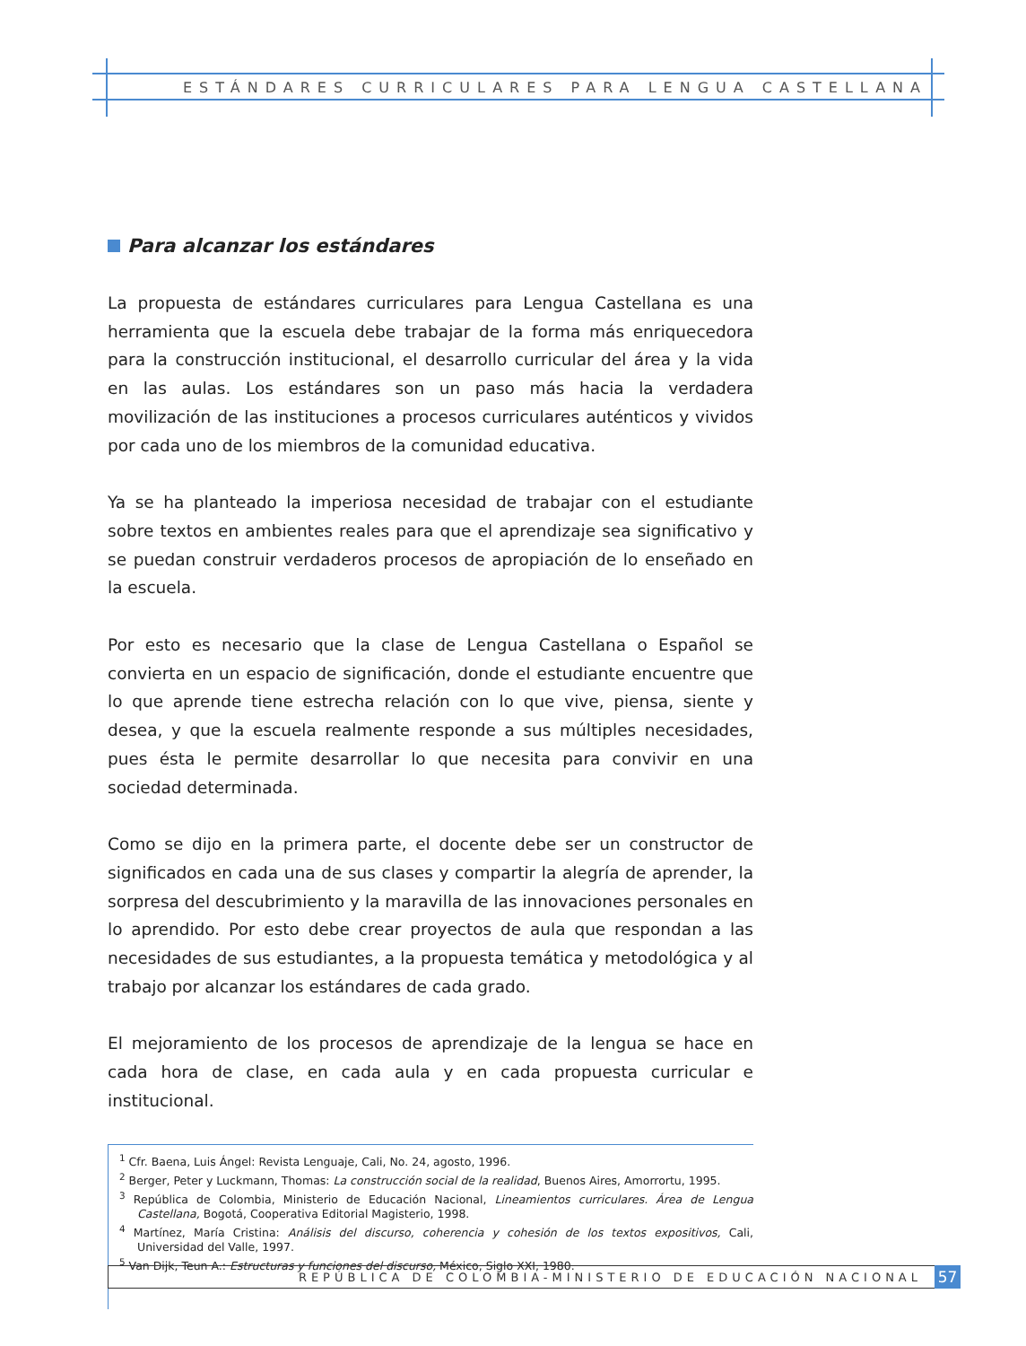ESTÁNDARES CURRICULARES PARA LENGUA CASTELLANA
Para alcanzar los estándares
La propuesta de estándares curriculares para Lengua Castellana es una herramienta que la escuela debe trabajar de la forma más enriquecedora para la construcción institucional, el desarrollo curricular del área y la vida en las aulas. Los estándares son un paso más hacia la verdadera movilización de las instituciones a procesos curriculares auténticos y vividos por cada uno de los miembros de la comunidad educativa.
Ya se ha planteado la imperiosa necesidad de trabajar con el estudiante sobre textos en ambientes reales para que el aprendizaje sea significativo y se puedan construir verdaderos procesos de apropiación de lo enseñado en la escuela.
Por esto es necesario que la clase de Lengua Castellana o Español se convierta en un espacio de significación, donde el estudiante encuentre que lo que aprende tiene estrecha relación con lo que vive, piensa, siente y desea, y que la escuela realmente responde a sus múltiples necesidades, pues ésta le permite desarrollar lo que necesita para convivir en una sociedad determinada.
Como se dijo en la primera parte, el docente debe ser un constructor de significados en cada una de sus clases y compartir la alegría de aprender, la sorpresa del descubrimiento y la maravilla de las innovaciones personales en lo aprendido. Por esto debe crear proyectos de aula que respondan a las necesidades de sus estudiantes, a la propuesta temática y metodológica y al trabajo por alcanzar los estándares de cada grado.
El mejoramiento de los procesos de aprendizaje de la lengua se hace en cada hora de clase, en cada aula y en cada propuesta curricular e institucional.
<sup>1</sup> Cfr. Baena, Luis Ángel: Revista Lenguaje, Cali, No. 24, agosto, 1996.
<sup>2</sup> Berger, Peter y Luckmann, Thomas: La construcción social de la realidad, Buenos Aires, Amorrortu, 1995.
<sup>3</sup> República de Colombia, Ministerio de Educación Nacional, Lineamientos curriculares. Área de Lengua Castellana, Bogotá, Cooperativa Editorial Magisterio, 1998.
<sup>4</sup> Martínez, María Cristina: Análisis del discurso, coherencia y cohesión de los textos expositivos, Cali, Universidad del Valle, 1997.
<sup>5</sup> Van Dijk, Teun A.: Estructuras y funciones del discurso, México, Siglo XXI, 1980.
REPÚBLICA DE COLOMBIA-MINISTERIO DE EDUCACIÓN NACIONAL 57